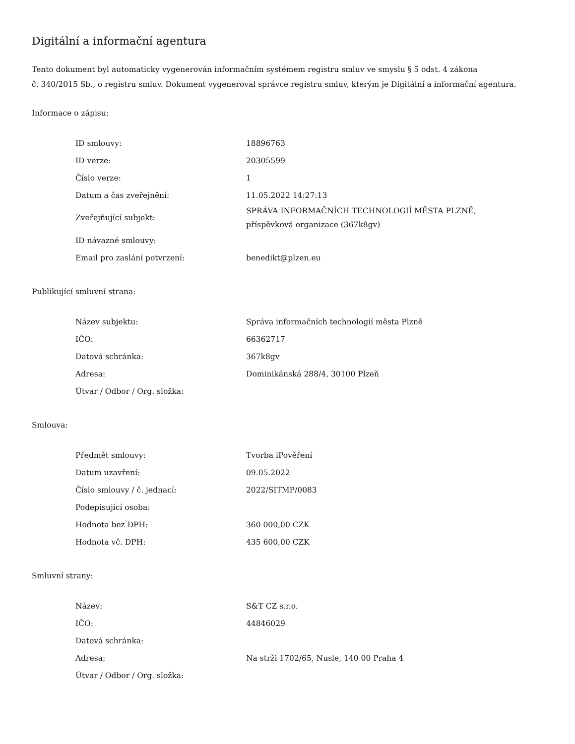Digitální a informační agentura
Tento dokument byl automaticky vygenerován informačním systémem registru smluv ve smyslu § 5 odst. 4 zákona
č. 340/2015 Sb., o registru smluv. Dokument vygeneroval správce registru smluv, kterým je Digitální a informační agentura.
Informace o zápisu:
| ID smlouvy: | 18896763 |
| ID verze: | 20305599 |
| Číslo verze: | 1 |
| Datum a čas zveřejnění: | 11.05.2022 14:27:13 |
| Zveřejňující subjekt: | SPRÁVA INFORMAČNÍCH TECHNOLOGIÍ MĚSTA PLZNĚ, příspěvková organizace (367k8gv) |
| ID návazné smlouvy: | |
| Email pro zaslání potvrzení: | benedikt@plzen.eu |
Publikující smluvní strana:
| Název subjektu: | Správa informačních technologií města Plzně |
| IČO: | 66362717 |
| Datová schránka: | 367k8gv |
| Adresa: | Dominikánská 288/4, 30100 Plzeň |
| Útvar / Odbor / Org. složka: | |
Smlouva:
| Předmět smlouvy: | Tvorba iPověření |
| Datum uzavření: | 09.05.2022 |
| Číslo smlouvy / č. jednací: | 2022/SITMP/0083 |
| Podepisující osoba: | |
| Hodnota bez DPH: | 360 000,00 CZK |
| Hodnota vč. DPH: | 435 600,00 CZK |
Smluvní strany:
| Název: | S&T CZ s.r.o. |
| IČO: | 44846029 |
| Datová schránka: | |
| Adresa: | Na strži 1702/65, Nusle, 140 00 Praha 4 |
| Útvar / Odbor / Org. složka: | |